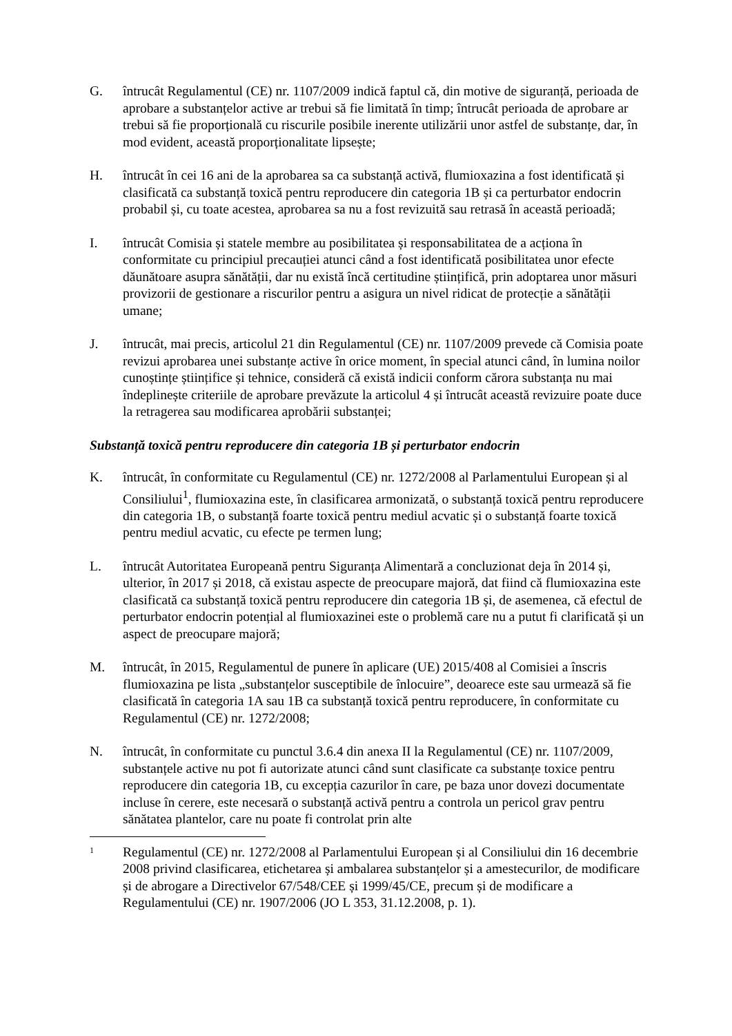G. întrucât Regulamentul (CE) nr. 1107/2009 indică faptul că, din motive de siguranță, perioada de aprobare a substanțelor active ar trebui să fie limitată în timp; întrucât perioada de aprobare ar trebui să fie proporțională cu riscurile posibile inerente utilizării unor astfel de substanțe, dar, în mod evident, această proporționalitate lipsește;
H. întrucât în cei 16 ani de la aprobarea sa ca substanță activă, flumioxazina a fost identificată și clasificată ca substanță toxică pentru reproducere din categoria 1B și ca perturbator endocrin probabil și, cu toate acestea, aprobarea sa nu a fost revizuită sau retrasă în această perioadă;
I. întrucât Comisia și statele membre au posibilitatea și responsabilitatea de a acționa în conformitate cu principiul precauției atunci când a fost identificată posibilitatea unor efecte dăunătoare asupra sănătății, dar nu există încă certitudine științifică, prin adoptarea unor măsuri provizorii de gestionare a riscurilor pentru a asigura un nivel ridicat de protecție a sănătății umane;
J. întrucât, mai precis, articolul 21 din Regulamentul (CE) nr. 1107/2009 prevede că Comisia poate revizui aprobarea unei substanțe active în orice moment, în special atunci când, în lumina noilor cunoștințe științifice și tehnice, consideră că există indicii conform cărora substanța nu mai îndeplinește criteriile de aprobare prevăzute la articolul 4 și întrucât această revizuire poate duce la retragerea sau modificarea aprobării substanței;
Substanță toxică pentru reproducere din categoria 1B și perturbator endocrin
K. întrucât, în conformitate cu Regulamentul (CE) nr. 1272/2008 al Parlamentului European și al Consiliului<sup>1</sup>, flumioxazina este, în clasificarea armonizată, o substanță toxică pentru reproducere din categoria 1B, o substanță foarte toxică pentru mediul acvatic și o substanță foarte toxică pentru mediul acvatic, cu efecte pe termen lung;
L. întrucât Autoritatea Europeană pentru Siguranța Alimentară a concluzionat deja în 2014 și, ulterior, în 2017 și 2018, că existau aspecte de preocupare majoră, dat fiind că flumioxazina este clasificată ca substanță toxică pentru reproducere din categoria 1B și, de asemenea, că efectul de perturbator endocrin potențial al flumioxazinei este o problemă care nu a putut fi clarificată și un aspect de preocupare majoră;
M. întrucât, în 2015, Regulamentul de punere în aplicare (UE) 2015/408 al Comisiei a înscris flumioxazina pe lista „substanțelor susceptibile de înlocuire”, deoarece este sau urmează să fie clasificată în categoria 1A sau 1B ca substanță toxică pentru reproducere, în conformitate cu Regulamentul (CE) nr. 1272/2008;
N. întrucât, în conformitate cu punctul 3.6.4 din anexa II la Regulamentul (CE) nr. 1107/2009, substanțele active nu pot fi autorizate atunci când sunt clasificate ca substanțe toxice pentru reproducere din categoria 1B, cu excepția cazurilor în care, pe baza unor dovezi documentate incluse în cerere, este necesară o substanță activă pentru a controla un pericol grav pentru sănătatea plantelor, care nu poate fi controlat prin alte
1
Regulamentul (CE) nr. 1272/2008 al Parlamentului European și al Consiliului din 16 decembrie 2008 privind clasificarea, etichetarea și ambalarea substanțelor și a amestecurilor, de modificare și de abrogare a Directivelor 67/548/CEE și 1999/45/CE, precum și de modificare a Regulamentului (CE) nr. 1907/2006 (JO L 353, 31.12.2008, p. 1).